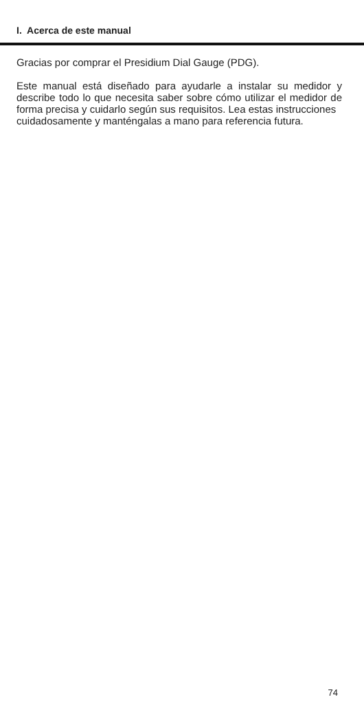I. Acerca de este manual
Gracias por comprar el Presidium Dial Gauge (PDG).
Este manual está diseñado para ayudarle a instalar su medidor y describe todo lo que necesita saber sobre cómo utilizar el medidor de forma precisa y cuidarlo según sus requisitos. Lea estas instrucciones
cuidadosamente y manténgalas a mano para referencia futura.
74